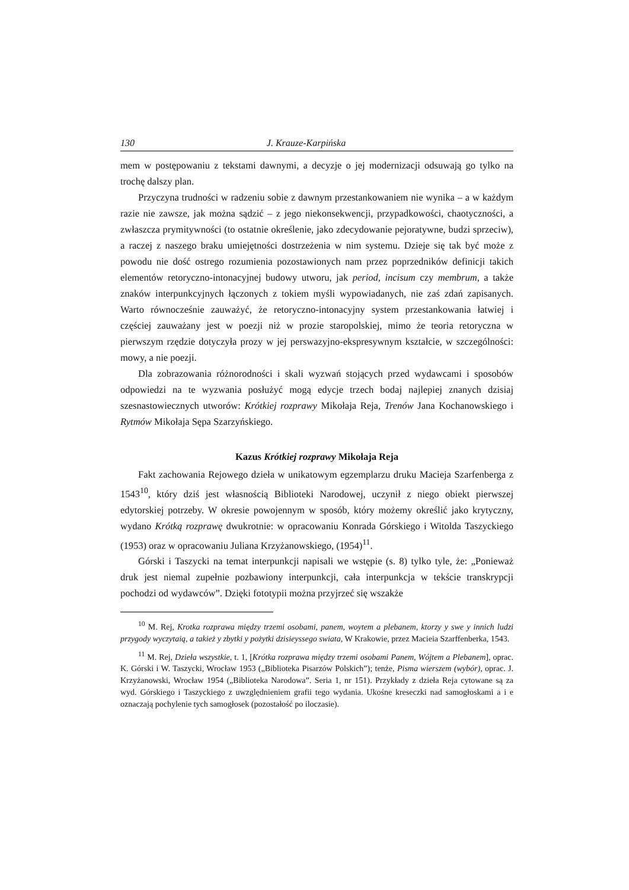130 J. Krauze-Karpińska
mem w postępowaniu z tekstami dawnymi, a decyzje o jej modernizacji odsuwają go tylko na trochę dalszy plan.
Przyczyna trudności w radzeniu sobie z dawnym przestankowaniem nie wynika – a w każdym razie nie zawsze, jak można sądzić – z jego niekonsekwencji, przypadkowości, chaotyczności, a zwłaszcza prymitywności (to ostatnie określenie, jako zdecydowanie pejoratywne, budzi sprzeciw), a raczej z naszego braku umiejętności dostrzeżenia w nim systemu. Dzieje się tak być może z powodu nie dość ostrego rozumienia pozostawionych nam przez poprzedników definicji takich elementów retoryczno-intonacyjnej budowy utworu, jak period, incisum czy membrum, a także znaków interpunkcyjnych łączonych z tokiem myśli wypowiadanych, nie zaś zdań zapisanych. Warto równocześnie zauważyć, że retoryczno-intonacyjny system przestankowania łatwiej i częściej zauważany jest w poezji niż w prozie staropolskiej, mimo że teoria retoryczna w pierwszym rzędzie dotyczyła prozy w jej perswazyjno-ekspresywnym kształcie, w szczególności: mowy, a nie poezji.
Dla zobrazowania różnorodności i skali wyzwań stojących przed wydawcami i sposobów odpowiedzi na te wyzwania posłużyć mogą edycje trzech bodaj najlepiej znanych dzisiaj szesnastowiecznych utworów: Krótkiej rozprawy Mikołaja Reja, Trenów Jana Kochanowskiego i Rytmów Mikołaja Sępa Szarzyńskiego.
Kazus Krótkiej rozprawy Mikołaja Reja
Fakt zachowania Rejowego dzieła w unikatowym egzemplarzu druku Macieja Szarfenberga z 1543<sup>10</sup>, który dziś jest własnością Biblioteki Narodowej, uczynił z niego obiekt pierwszej edytorskiej potrzeby. W okresie powojennym w sposób, który możemy określić jako krytyczny, wydano Krótką rozprawę dwukrotnie: w opracowaniu Konrada Górskiego i Witolda Taszyckiego (1953) oraz w opracowaniu Juliana Krzyżanowskiego, (1954)<sup>11</sup>.
Górski i Taszycki na temat interpunkcji napisali we wstępie (s. 8) tylko tyle, że: „Ponieważ druk jest niemal zupełnie pozbawiony interpunkcji, cała interpunkcja w tekście transkrypcji pochodzi od wydawców”. Dzięki fototypii można przyjrzeć się wszakże
<sup>10</sup> M. Rej, Krotka rozprawa między trzemi osobami, panem, woytem a plebanem, ktorzy y swe y innich ludzi przygody wyczytaią, a takież y zbytki y pożytki dzisieyssego swiata, W Krakowie, przez Macieia Szarffenberka, 1543.
<sup>11</sup> M. Rej, Dzieła wszystkie, t. 1, [Krótka rozprawa między trzemi osobami Panem, Wójtem a Plebanem], oprac. K. Górski i W. Taszycki, Wrocław 1953 („Biblioteka Pisarzów Polskich”); tenże, Pisma wierszem (wybór), oprac. J. Krzyżanowski, Wrocław 1954 („Biblioteka Narodowa”. Seria 1, nr 151). Przykłady z dzieła Reja cytowane są za wyd. Górskiego i Taszyckiego z uwzględnieniem grafii tego wydania. Ukośne kreseczki nad samogłoskami a i e oznaczają pochylenie tych samogłosek (pozostałość po iloczasie).